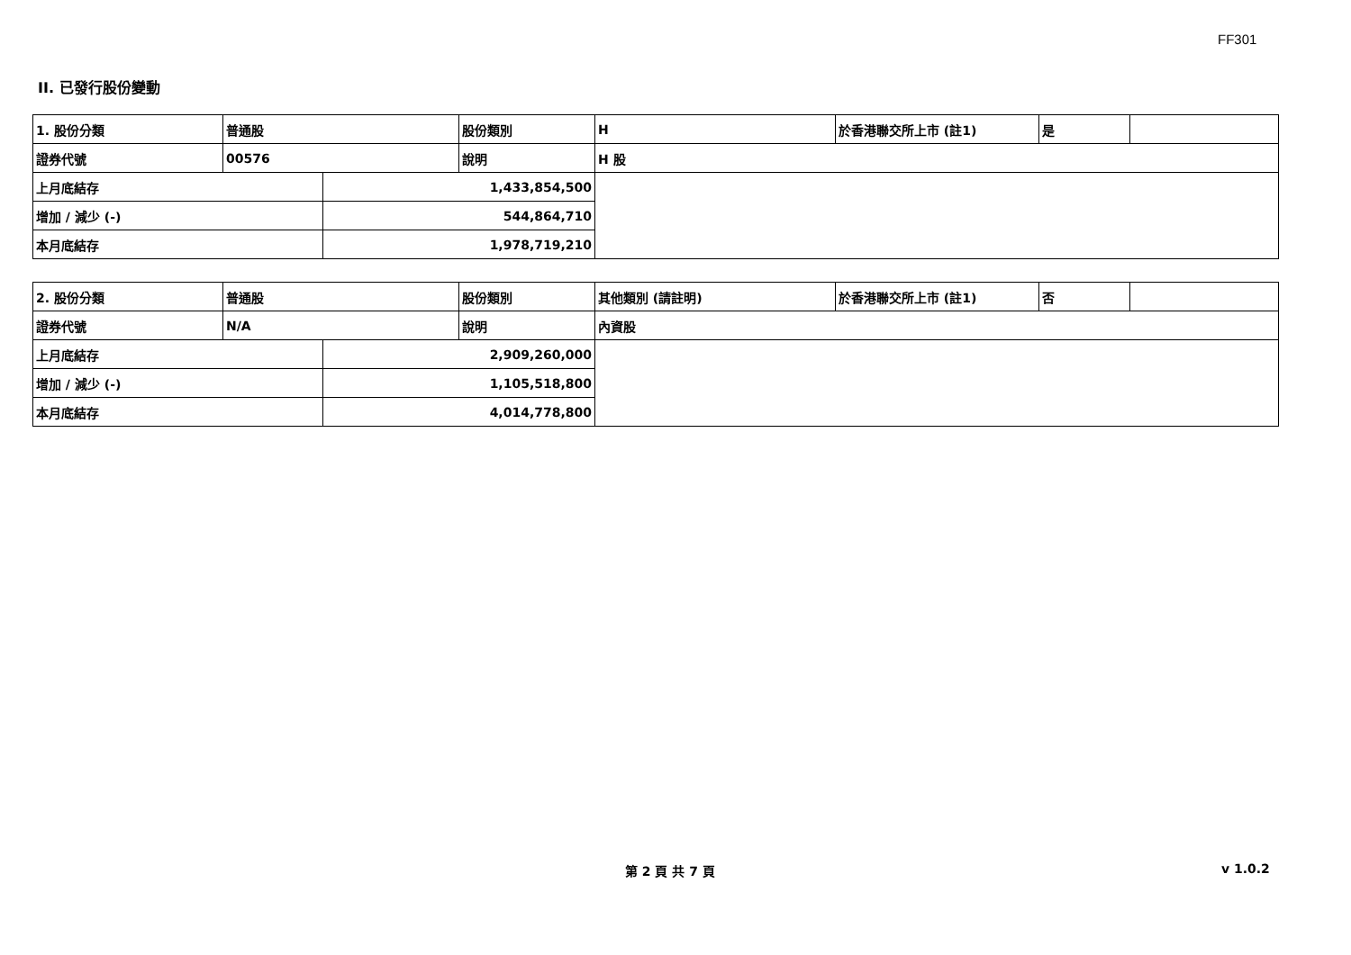FF301
II. 已發行股份變動
| 1. 股份分類 | 普通股 | | 股份類別 | H | 於香港聯交所上市 (註1) | 是 | |
| 證券代號 | 00576 | | 說明 | H 股 | | | |
| 上月底結存 | | 1,433,854,500 | | | | | |
| 增加 / 減少 (-) | | 544,864,710 | | | | | |
| 本月底結存 | | 1,978,719,210 | | | | | |
| 2. 股份分類 | 普通股 | | 股份類別 | 其他類別 (請註明) | 於香港聯交所上市 (註1) | 否 | |
| 證券代號 | N/A | | 說明 | 內資股 | | | |
| 上月底結存 | | 2,909,260,000 | | | | | |
| 增加 / 減少 (-) | | 1,105,518,800 | | | | | |
| 本月底結存 | | 4,014,778,800 | | | | | |
第 2 頁 共 7 頁 v 1.0.2